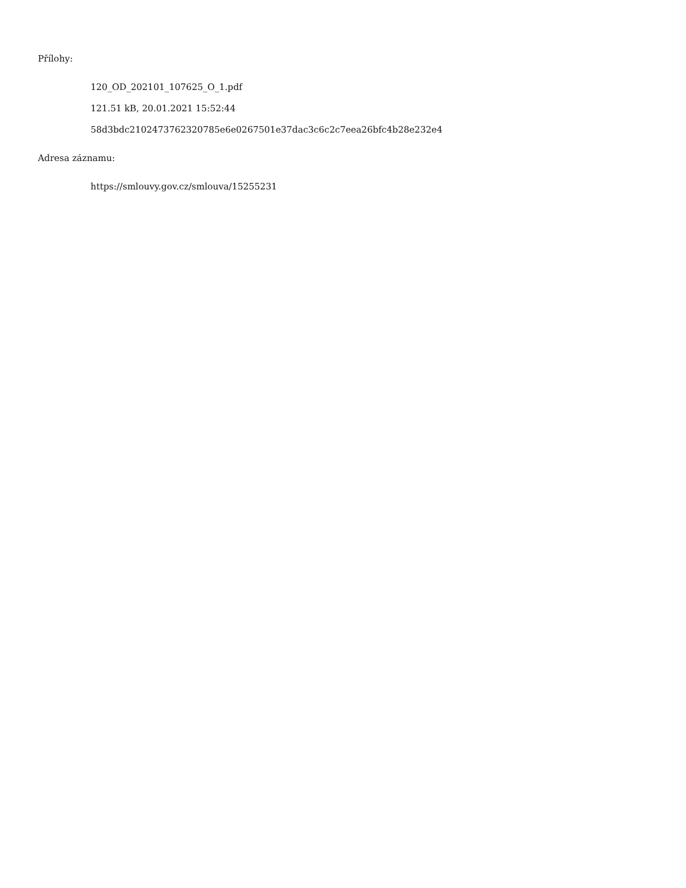Přílohy:
120_OD_202101_107625_O_1.pdf
121.51 kB, 20.01.2021 15:52:44
58d3bdc2102473762320785e6e0267501e37dac3c6c2c7eea26bfc4b28e232e4
Adresa záznamu:
https://smlouvy.gov.cz/smlouva/15255231